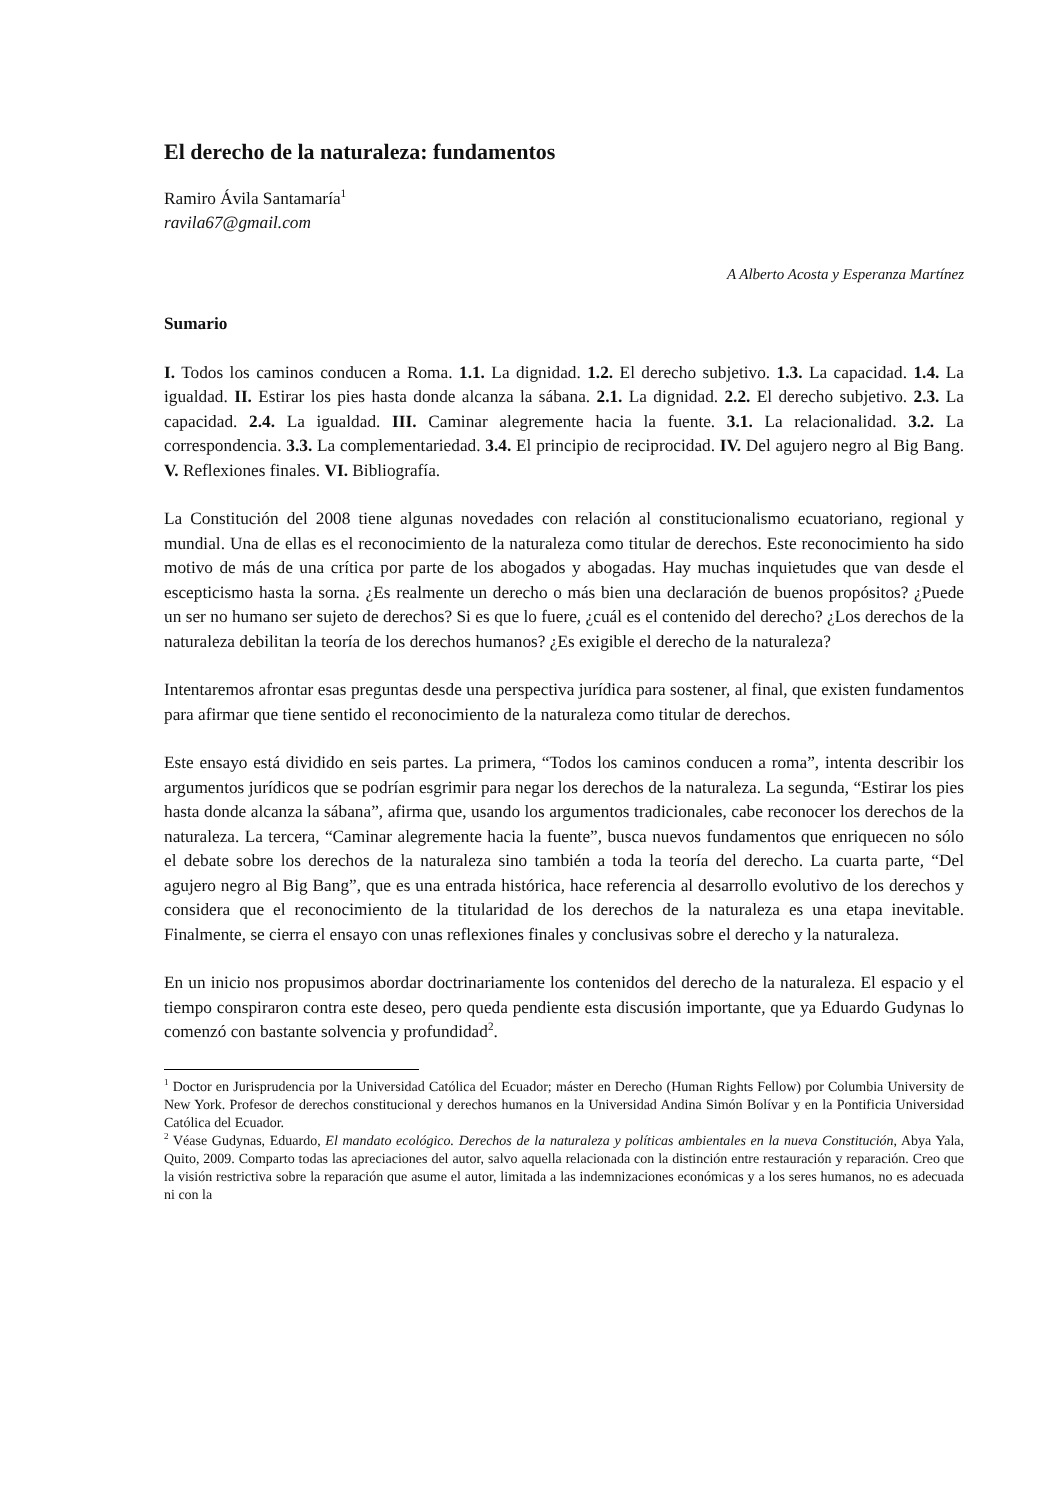El derecho de la naturaleza: fundamentos
Ramiro Ávila Santamaría<sup>1</sup>
ravila67@gmail.com
A Alberto Acosta y Esperanza Martínez
Sumario
I. Todos los caminos conducen a Roma. 1.1. La dignidad. 1.2. El derecho subjetivo. 1.3. La capacidad. 1.4. La igualdad. II. Estirar los pies hasta donde alcanza la sábana. 2.1. La dignidad. 2.2. El derecho subjetivo. 2.3. La capacidad. 2.4. La igualdad. III. Caminar alegremente hacia la fuente. 3.1. La relacionalidad. 3.2. La correspondencia. 3.3. La complementariedad. 3.4. El principio de reciprocidad. IV. Del agujero negro al Big Bang. V. Reflexiones finales. VI. Bibliografía.
La Constitución del 2008 tiene algunas novedades con relación al constitucionalismo ecuatoriano, regional y mundial. Una de ellas es el reconocimiento de la naturaleza como titular de derechos. Este reconocimiento ha sido motivo de más de una crítica por parte de los abogados y abogadas. Hay muchas inquietudes que van desde el escepticismo hasta la sorna. ¿Es realmente un derecho o más bien una declaración de buenos propósitos? ¿Puede un ser no humano ser sujeto de derechos? Si es que lo fuere, ¿cuál es el contenido del derecho? ¿Los derechos de la naturaleza debilitan la teoría de los derechos humanos? ¿Es exigible el derecho de la naturaleza?
Intentaremos afrontar esas preguntas desde una perspectiva jurídica para sostener, al final, que existen fundamentos para afirmar que tiene sentido el reconocimiento de la naturaleza como titular de derechos.
Este ensayo está dividido en seis partes. La primera, “Todos los caminos conducen a roma”, intenta describir los argumentos jurídicos que se podrían esgrimir para negar los derechos de la naturaleza. La segunda, “Estirar los pies hasta donde alcanza la sábana”, afirma que, usando los argumentos tradicionales, cabe reconocer los derechos de la naturaleza. La tercera, “Caminar alegremente hacia la fuente”, busca nuevos fundamentos que enriquecen no sólo el debate sobre los derechos de la naturaleza sino también a toda la teoría del derecho. La cuarta parte, “Del agujero negro al Big Bang”, que es una entrada histórica, hace referencia al desarrollo evolutivo de los derechos y considera que el reconocimiento de la titularidad de los derechos de la naturaleza es una etapa inevitable. Finalmente, se cierra el ensayo con unas reflexiones finales y conclusivas sobre el derecho y la naturaleza.
En un inicio nos propusimos abordar doctrinariamente los contenidos del derecho de la naturaleza. El espacio y el tiempo conspiraron contra este deseo, pero queda pendiente esta discusión importante, que ya Eduardo Gudynas lo comenzó con bastante solvencia y profundidad<sup>2</sup>.
<sup>1</sup> Doctor en Jurisprudencia por la Universidad Católica del Ecuador; máster en Derecho (Human Rights Fellow) por Columbia University de New York. Profesor de derechos constitucional y derechos humanos en la Universidad Andina Simón Bolívar y en la Pontificia Universidad Católica del Ecuador.
<sup>2</sup> Véase Gudynas, Eduardo, El mandato ecológico. Derechos de la naturaleza y políticas ambientales en la nueva Constitución, Abya Yala, Quito, 2009. Comparto todas las apreciaciones del autor, salvo aquella relacionada con la distinción entre restauración y reparación. Creo que la visión restrictiva sobre la reparación que asume el autor, limitada a las indemnizaciones económicas y a los seres humanos, no es adecuada ni con la